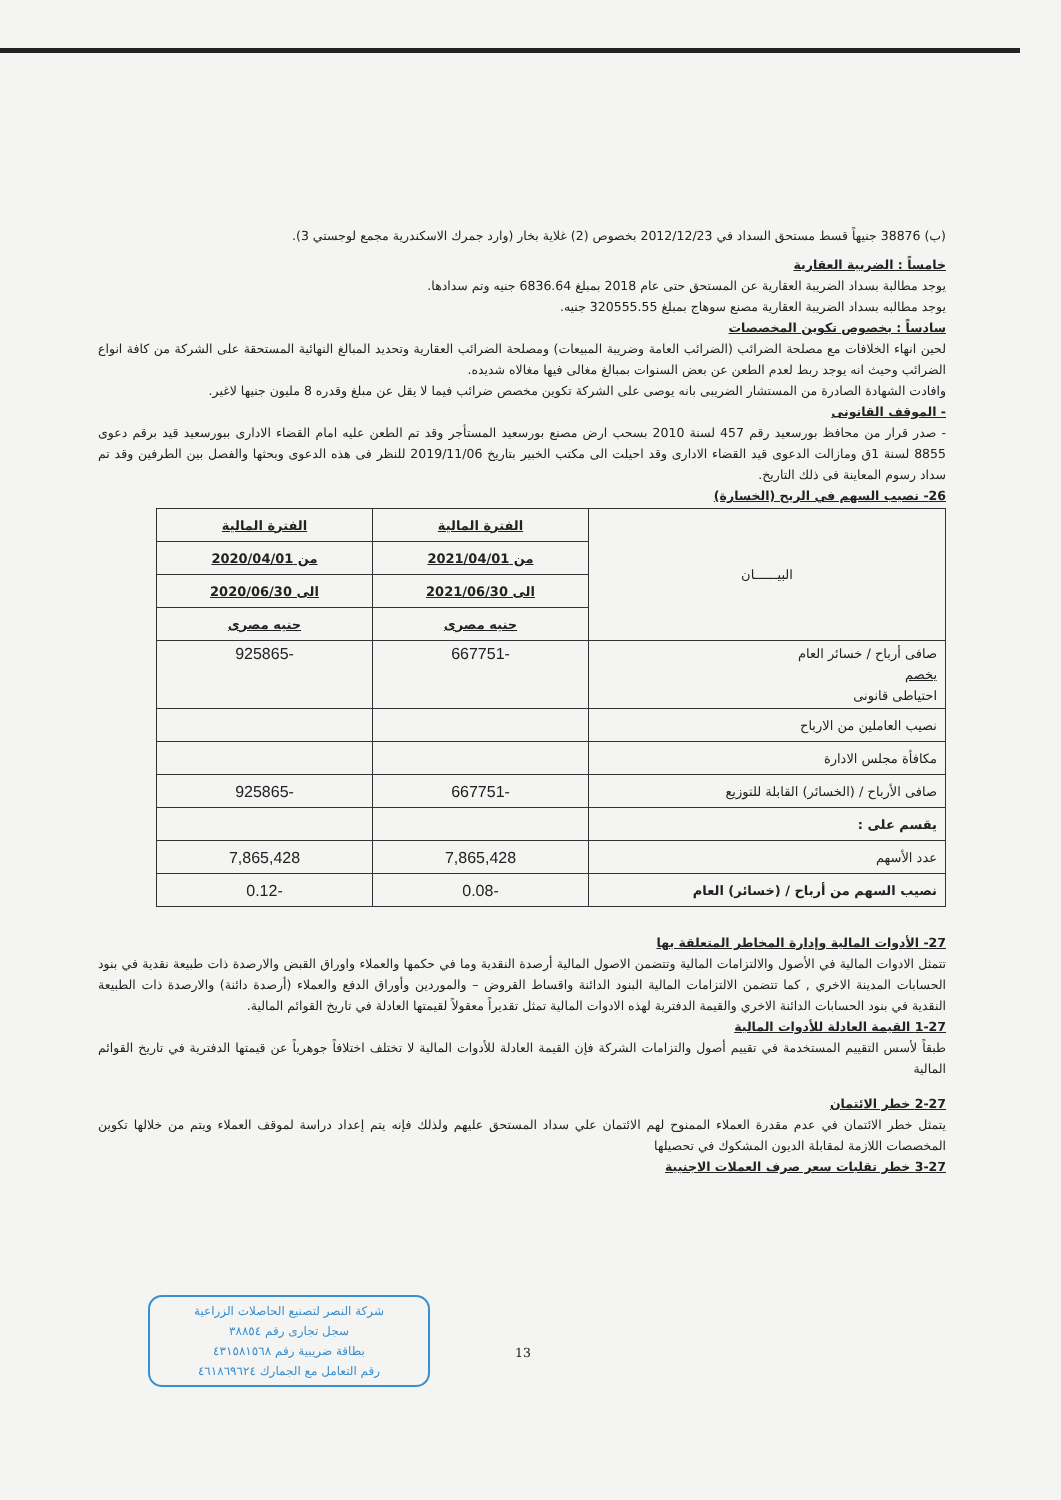(ب) 38876 جنيهاً قسط مستحق السداد في 2012/12/23 بخصوص (2) غلاية بخار (وارد جمرك الاسكندرية مجمع لوجستي 3).
خامساً : الضريبة العقارية
يوجد مطالبة بسداد الضريبة العقارية عن المستحق حتى عام 2018 بمبلغ 6836.64 جنيه وتم سدادها.
يوجد مطالبه بسداد الضريبة العقارية مصنع سوهاج بمبلغ 320555.55 جنيه.
سادساً : بخصوص تكوين المخصصات
لحين انهاء الخلافات مع مصلحة الضرائب (الضرائب العامة وضريبة المبيعات) ومصلحة الضرائب العقارية وتحديد المبالغ النهائية المستحقة على الشركة من كافة انواع الضرائب وحيث انه يوجد ربط لعدم الطعن عن بعض السنوات بمبالغ مغالى فيها مغالاه شديده.
وافادت الشهادة الصادرة من المستشار الضريبى بانه يوصى على الشركة تكوين مخصص ضرائب فيما لا يقل عن مبلغ وقدره 8 مليون جنيها لاغير.
- الموقف القانونى
- صدر قرار من محافظ بورسعيد رقم 457 لسنة 2010 بسحب ارض مصنع بورسعيد المستأجر وقد تم الطعن عليه امام القضاء الادارى ببورسعيد قيد برقم دعوى 8855 لسنة 1ق ومازالت الدعوى قيد القضاء الادارى وقد احيلت الى مكتب الخبير بتاريخ 2019/11/06 للنظر فى هذه الدعوى وبحثها والفصل بين الطرفين وقد تم سداد رسوم المعاينة فى ذلك التاريخ.
26- نصيب السهم في الربح (الخسارة)
| البيــــــان | الفترة المالية | الفترة المالية |
| | من 2021/04/01 | من 2020/04/01 |
| | الى 2021/06/30 | الى 2020/06/30 |
| | جنيه مصرى | جنيه مصرى |
| صافى أرباح / خسائر العام يخصم احتياطى قانونى | -667751 | -925865 |
| نصيب العاملين من الارباح | | |
| مكافأة مجلس الادارة | | |
| صافى الأرباح / (الخسائر) القابلة للتوزيع | -667751 | -925865 |
| يقسم على : | | |
| عدد الأسهم | 7,865,428 | 7,865,428 |
| نصيب السهم من أرباح / (خسائر) العام | -0.08 | -0.12 |
27- الأدوات المالية وإدارة المخاطر المتعلقة بها
تتمثل الادوات المالية في الأصول والالتزامات المالية وتتضمن الاصول المالية أرصدة النقدية وما في حكمها والعملاء واوراق القبض والارصدة ذات طبيعة نقدية في بنود الحسابات المدينة الاخري , كما تتضمن الالتزامات المالية البنود الدائنة واقساط القروض – والموردين وأوراق الدفع والعملاء (أرصدة دائنة) والارصدة ذات الطبيعة النقدية في بنود الحسابات الدائنة الاخري والقيمة الدفترية لهذه الادوات المالية تمثل تقديراً معقولاً لقيمتها العادلة في تاريخ القوائم المالية.
1-27 القيمة العادلة للأدوات المالية
طبقاً لأسس التقييم المستخدمة في تقييم أصول والتزامات الشركة فإن القيمة العادلة للأدوات المالية لا تختلف اختلافاً جوهرياً عن قيمتها الدفترية في تاريخ القوائم المالية
2-27 خطر الائتمان
يتمثل خطر الائتمان في عدم مقدرة العملاء الممنوح لهم الائتمان علي سداد المستحق عليهم ولذلك فإنه يتم إعداد دراسة لموقف العملاء ويتم من خلالها تكوين المخصصات اللازمة لمقابلة الديون المشكوك في تحصيلها
3-27 خطر تقلبات سعر صرف العملات الاجنبية
شركة النصر لتصنيع الحاصلات الزراعية
سجل تجارى رقم ٣٨٨٥٤
بطاقة ضريبية رقم ٤٣١٥٨١٥٦٨
رقم التعامل مع الجمارك ٤٦١٨٦٩٦٢٤
13